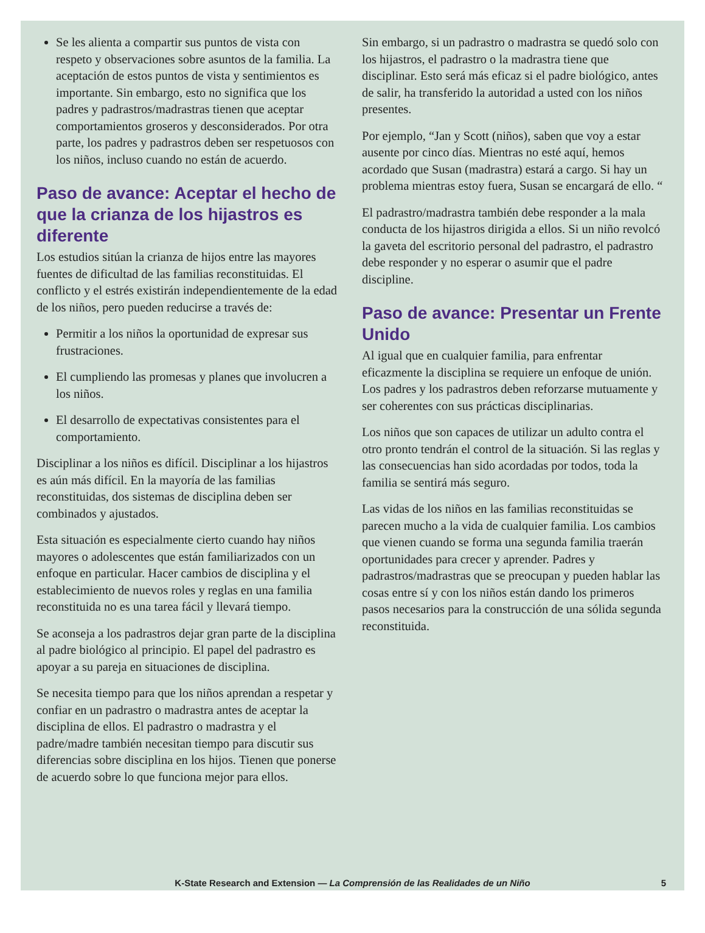Se les alienta a compartir sus puntos de vista con respeto y observaciones sobre asuntos de la familia. La aceptación de estos puntos de vista y sentimientos es importante. Sin embargo, esto no significa que los padres y padrastros/madrastras tienen que aceptar comportamientos groseros y desconsiderados. Por otra parte, los padres y padrastros deben ser respetuosos con los niños, incluso cuando no están de acuerdo.
Paso de avance: Aceptar el hecho de que la crianza de los hijastros es diferente
Los estudios sitúan la crianza de hijos entre las mayores fuentes de dificultad de las familias reconstituidas. El conflicto y el estrés existirán independientemente de la edad de los niños, pero pueden reducirse a través de:
Permitir a los niños la oportunidad de expresar sus frustraciones.
El cumpliendo las promesas y planes que involucren a los niños.
El desarrollo de expectativas consistentes para el comportamiento.
Disciplinar a los niños es difícil. Disciplinar a los hijastros es aún más difícil. En la mayoría de las familias reconstituidas, dos sistemas de disciplina deben ser combinados y ajustados.
Esta situación es especialmente cierto cuando hay niños mayores o adolescentes que están familiarizados con un enfoque en particular. Hacer cambios de disciplina y el establecimiento de nuevos roles y reglas en una familia reconstituida no es una tarea fácil y llevará tiempo.
Se aconseja a los padrastros dejar gran parte de la disciplina al padre biológico al principio. El papel del padrastro es apoyar a su pareja en situaciones de disciplina.
Se necesita tiempo para que los niños aprendan a respetar y confiar en un padrastro o madrastra antes de aceptar la disciplina de ellos. El padrastro o madrastra y el padre/madre también necesitan tiempo para discutir sus diferencias sobre disciplina en los hijos. Tienen que ponerse de acuerdo sobre lo que funciona mejor para ellos.
Sin embargo, si un padrastro o madrastra se quedó solo con los hijastros, el padrastro o la madrastra tiene que disciplinar. Esto será más eficaz si el padre biológico, antes de salir, ha transferido la autoridad a usted con los niños presentes.
Por ejemplo, “Jan y Scott (niños), saben que voy a estar ausente por cinco días. Mientras no esté aquí, hemos acordado que Susan (madrastra) estará a cargo. Si hay un problema mientras estoy fuera, Susan se encargará de ello. “
El padrastro/madrastra también debe responder a la mala conducta de los hijastros dirigida a ellos. Si un niño revolcó la gaveta del escritorio personal del padrastro, el padrastro debe responder y no esperar o asumir que el padre discipline.
Paso de avance: Presentar un Frente Unido
Al igual que en cualquier familia, para enfrentar eficazmente la disciplina se requiere un enfoque de unión. Los padres y los padrastros deben reforzarse mutuamente y ser coherentes con sus prácticas disciplinarias.
Los niños que son capaces de utilizar un adulto contra el otro pronto tendrán el control de la situación. Si las reglas y las consecuencias han sido acordadas por todos, toda la familia se sentirá más seguro.
Las vidas de los niños en las familias reconstituidas se parecen mucho a la vida de cualquier familia. Los cambios que vienen cuando se forma una segunda familia traerán oportunidades para crecer y aprender. Padres y padrastros/madrastras que se preocupan y pueden hablar las cosas entre sí y con los niños están dando los primeros pasos necesarios para la construcción de una sólida segunda reconstituida.
K-State Research and Extension — La Comprensión de las Realidades de un Niño
5